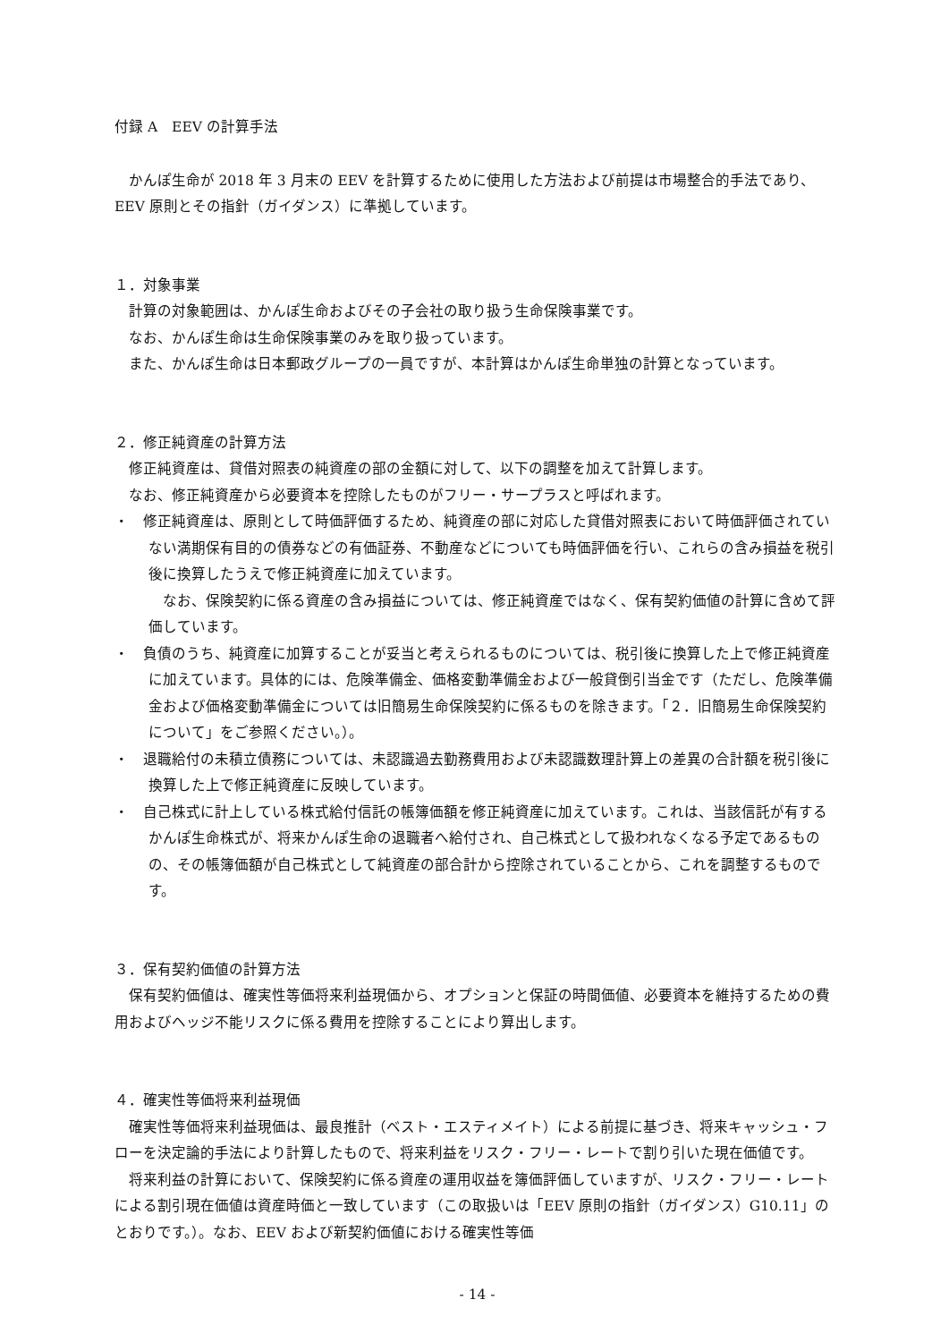付録 A　EEV の計算手法
かんぽ生命が 2018 年 3 月末の EEV を計算するために使用した方法および前提は市場整合的手法であり、EEV 原則とその指針（ガイダンス）に準拠しています。
１．対象事業
計算の対象範囲は、かんぽ生命およびその子会社の取り扱う生命保険事業です。
なお、かんぽ生命は生命保険事業のみを取り扱っています。
また、かんぽ生命は日本郵政グループの一員ですが、本計算はかんぽ生命単独の計算となっています。
２．修正純資産の計算方法
修正純資産は、貸借対照表の純資産の部の金額に対して、以下の調整を加えて計算します。
なお、修正純資産から必要資本を控除したものがフリー・サープラスと呼ばれます。
・　修正純資産は、原則として時価評価するため、純資産の部に対応した貸借対照表において時価評価されていない満期保有目的の債券などの有価証券、不動産などについても時価評価を行い、これらの含み損益を税引後に換算したうえで修正純資産に加えています。
なお、保険契約に係る資産の含み損益については、修正純資産ではなく、保有契約価値の計算に含めて評価しています。
・　負債のうち、純資産に加算することが妥当と考えられるものについては、税引後に換算した上で修正純資産に加えています。具体的には、危険準備金、価格変動準備金および一般貸倒引当金です（ただし、危険準備金および価格変動準備金については旧簡易生命保険契約に係るものを除きます。「２．旧簡易生命保険契約について」をご参照ください。）。
・　退職給付の未積立債務については、未認識過去勤務費用および未認識数理計算上の差異の合計額を税引後に換算した上で修正純資産に反映しています。
・　自己株式に計上している株式給付信託の帳簿価額を修正純資産に加えています。これは、当該信託が有するかんぽ生命株式が、将来かんぽ生命の退職者へ給付され、自己株式として扱われなくなる予定であるものの、その帳簿価額が自己株式として純資産の部合計から控除されていることから、これを調整するものです。
３．保有契約価値の計算方法
保有契約価値は、確実性等価将来利益現価から、オプションと保証の時間価値、必要資本を維持するための費用およびヘッジ不能リスクに係る費用を控除することにより算出します。
４．確実性等価将来利益現価
確実性等価将来利益現価は、最良推計（ベスト・エスティメイト）による前提に基づき、将来キャッシュ・フローを決定論的手法により計算したもので、将来利益をリスク・フリー・レートで割り引いた現在価値です。
将来利益の計算において、保険契約に係る資産の運用収益を簿価評価していますが、リスク・フリー・レートによる割引現在価値は資産時価と一致しています（この取扱いは「EEV 原則の指針（ガイダンス）G10.11」のとおりです。）。なお、EEV および新契約価値における確実性等価
- 14 -